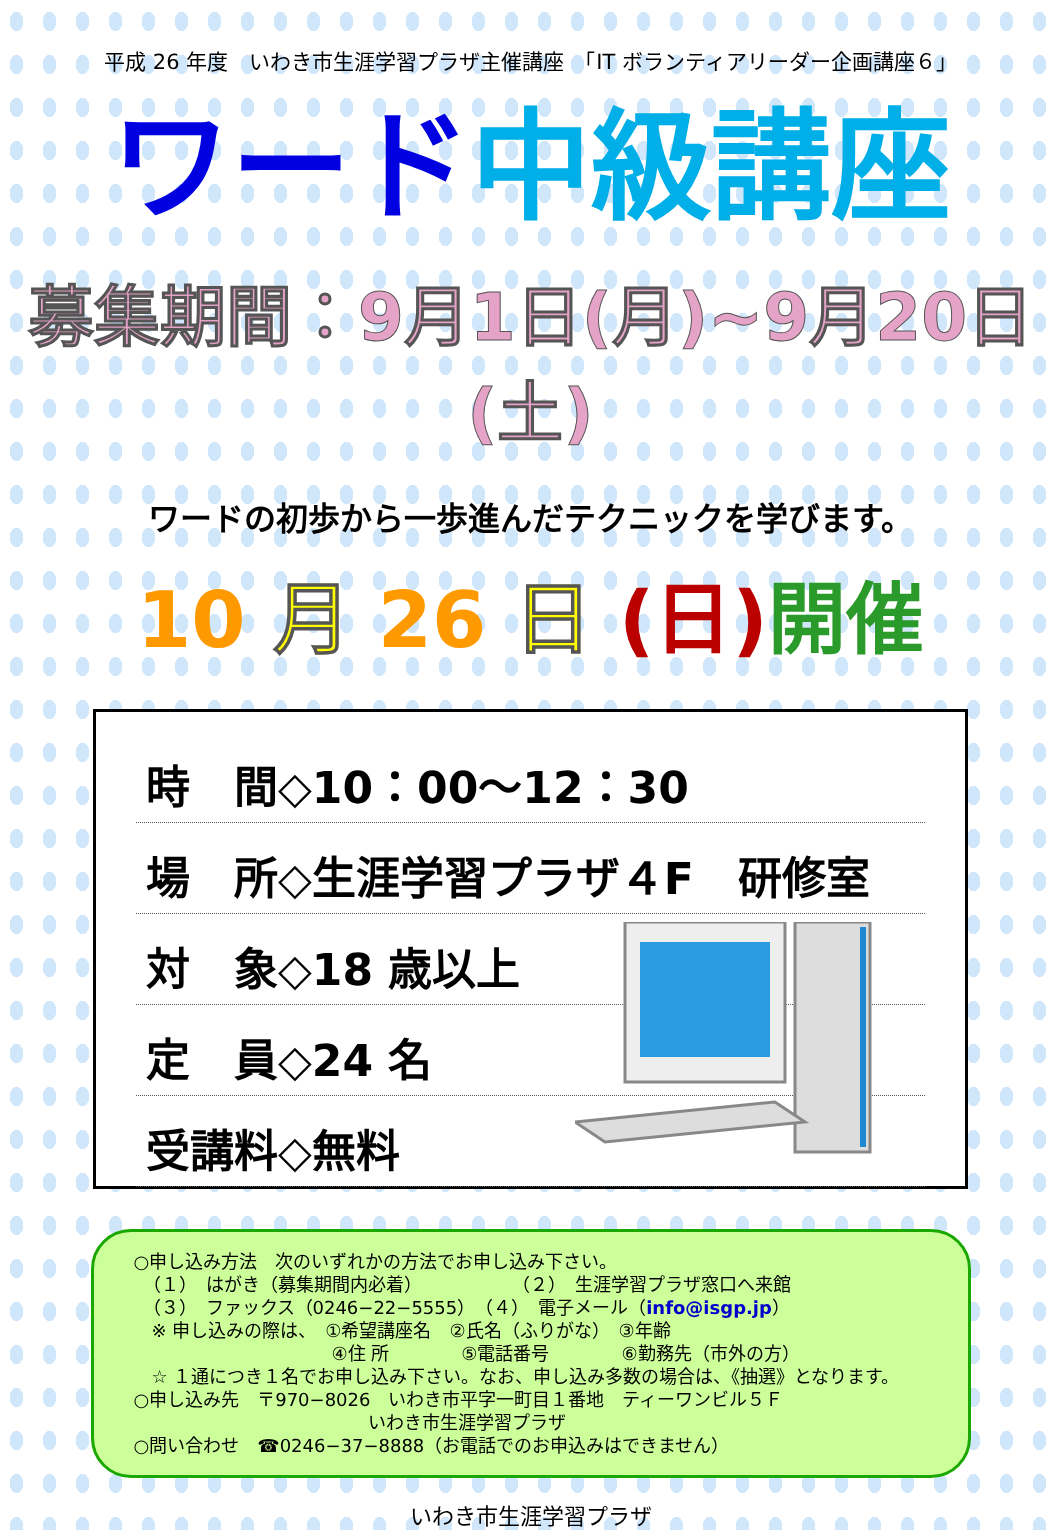平成 26 年度　いわき市生涯学習プラザ主催講座　「IT ボランティアリーダー企画講座６」
ワード 中級講座
募集期間：9月1日(月)~9月20日(土)
ワードの初歩から一歩進んだテクニックを学びます。
10 月 26 日 (日) 開催
時　間◇10：00～12：30
場　所◇生涯学習プラザ４F　研修室
対　象◇18 歳以上
定　員◇24 名
受講料◇無料
○申し込み方法　次のいずれかの方法でお申し込み下さい。
　（１）　はがき（募集期間内必着）　　　　　　（２）　生涯学習プラザ窓口へ来館
　（３）　ファックス（0246−22−5555）　（４）　電子メール（info@isgp.jp）
　※ 申し込みの際は、　①希望講座名　②氏名（ふりがな）　③年齢
　　　　　　　　　　　④住 所　　　　⑤電話番号　　　　⑥勤務先（市外の方）
　☆ １通につき１名でお申し込み下さい。なお、申し込み多数の場合は、《抽選》となります。
○申し込み先　〒970−8026　いわき市平字一町目１番地　ティーワンビル５Ｆ
　　　　　　　　　　　　　いわき市生涯学習プラザ
○問い合わせ　☎0246−37−8888（お電話でのお申込みはできません）
いわき市生涯学習プラザ